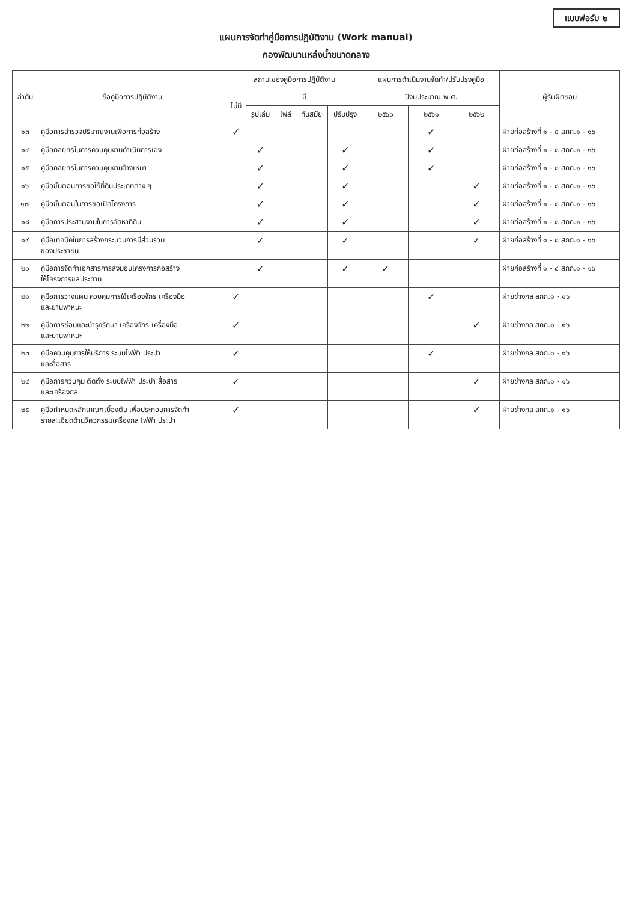แบบฟอร์ม ๒
แผนการจัดทำคู่มือการปฏิบัติงาน (Work manual)
กองพัฒนาแหล่งน้ำขนาดกลาง
| ลำดับ | ชื่อคู่มือการปฏิบัติงาน | สถานะของคู่มือการปฏิบัติงาน | | | | | แผนการดำเนินงานจัดทำ/ปรับปรุงคู่มือ | | | ผู้รับผิดชอบ |
| --- | --- | --- | --- | --- | --- | --- | --- | --- | --- | --- |
| | | ไม่มี | มี | | | | ปีงบประมาณ พ.ศ. | | | |
| | | | รูปเล่ม | ไฟล์ | ทันสมัย | ปรับปรุง | ๒๕๖๐ | ๒๕๖๑ | ๒๕๖๒ | |
| ๑๓ | คู่มือการสำรวจปริมาณงานเพื่อการก่อสร้าง | ✓ | | | | | | ✓ | | ฝ่ายก่อสร้างที่ ๑ - ๘ สกก.๑ - ๑๖ |
| ๑๔ | คู่มือกลยุทธ์ในการควบคุมงานดำเนินการเอง | | ✓ | | | ✓ | | ✓ | | ฝ่ายก่อสร้างที่ ๑ - ๘ สกก.๑ - ๑๖ |
| ๑๕ | คู่มือกลยุทธ์ในการควบคุมงานจ้างเหมา | | ✓ | | | ✓ | | ✓ | | ฝ่ายก่อสร้างที่ ๑ - ๘ สกก.๑ - ๑๖ |
| ๑๖ | คู่มือขั้นตอนการขอใช้ที่ดินประเภทต่าง ๆ | | ✓ | | | ✓ | | | ✓ | ฝ่ายก่อสร้างที่ ๑ - ๘ สกก.๑ - ๑๖ |
| ๑๗ | คู่มือขั้นตอนในการขอเปิดโครงการ | | ✓ | | | ✓ | | | ✓ | ฝ่ายก่อสร้างที่ ๑ - ๘ สกก.๑ - ๑๖ |
| ๑๘ | คู่มือการประสานงานในการจัดหาที่ดิน | | ✓ | | | ✓ | | | ✓ | ฝ่ายก่อสร้างที่ ๑ - ๘ สกก.๑ - ๑๖ |
| ๑๙ | คู่มือเทคนิคในการสร้างกระบวนการมีส่วนร่วม ของประชาชน | | ✓ | | | ✓ | | | ✓ | ฝ่ายก่อสร้างที่ ๑ - ๘ สกก.๑ - ๑๖ |
| ๒๐ | คู่มือการจัดทำเอกสารการส่งมอบโครงการก่อสร้าง ให้โครงการชลประทาน | | ✓ | | | ✓ | ✓ | | | ฝ่ายก่อสร้างที่ ๑ - ๘ สกก.๑ - ๑๖ |
| ๒๑ | คู่มือการวางแผน ควบคุมการใช้เครื่องจักร เครื่องมือ และยานพาหนะ | ✓ | | | | | | ✓ | | ฝ่ายช่างกล สกก.๑ - ๑๖ |
| ๒๒ | คู่มือการซ่อมและบำรุงรักษา เครื่องจักร เครื่องมือ และยานพาหนะ | ✓ | | | | | | | ✓ | ฝ่ายช่างกล สกก.๑ - ๑๖ |
| ๒๓ | คู่มือควบคุมการให้บริการ ระบบไฟฟ้า ประปา และสื่อสาร | ✓ | | | | | | ✓ | | ฝ่ายช่างกล สกก.๑ - ๑๖ |
| ๒๔ | คู่มือการควบคุม ติดตั้ง ระบบไฟฟ้า ประปา สื่อสาร และเครื่องกล | ✓ | | | | | | | ✓ | ฝ่ายช่างกล สกก.๑ - ๑๖ |
| ๒๕ | คู่มือกำหนดหลักเกณฑ์เบื้องต้น เพื่อประกอบการจัดทำ รายละเอียดด้านวิศวกรรมเครื่องกล ไฟฟ้า ประปา | ✓ | | | | | | | ✓ | ฝ่ายช่างกล สกก.๑ - ๑๖ |